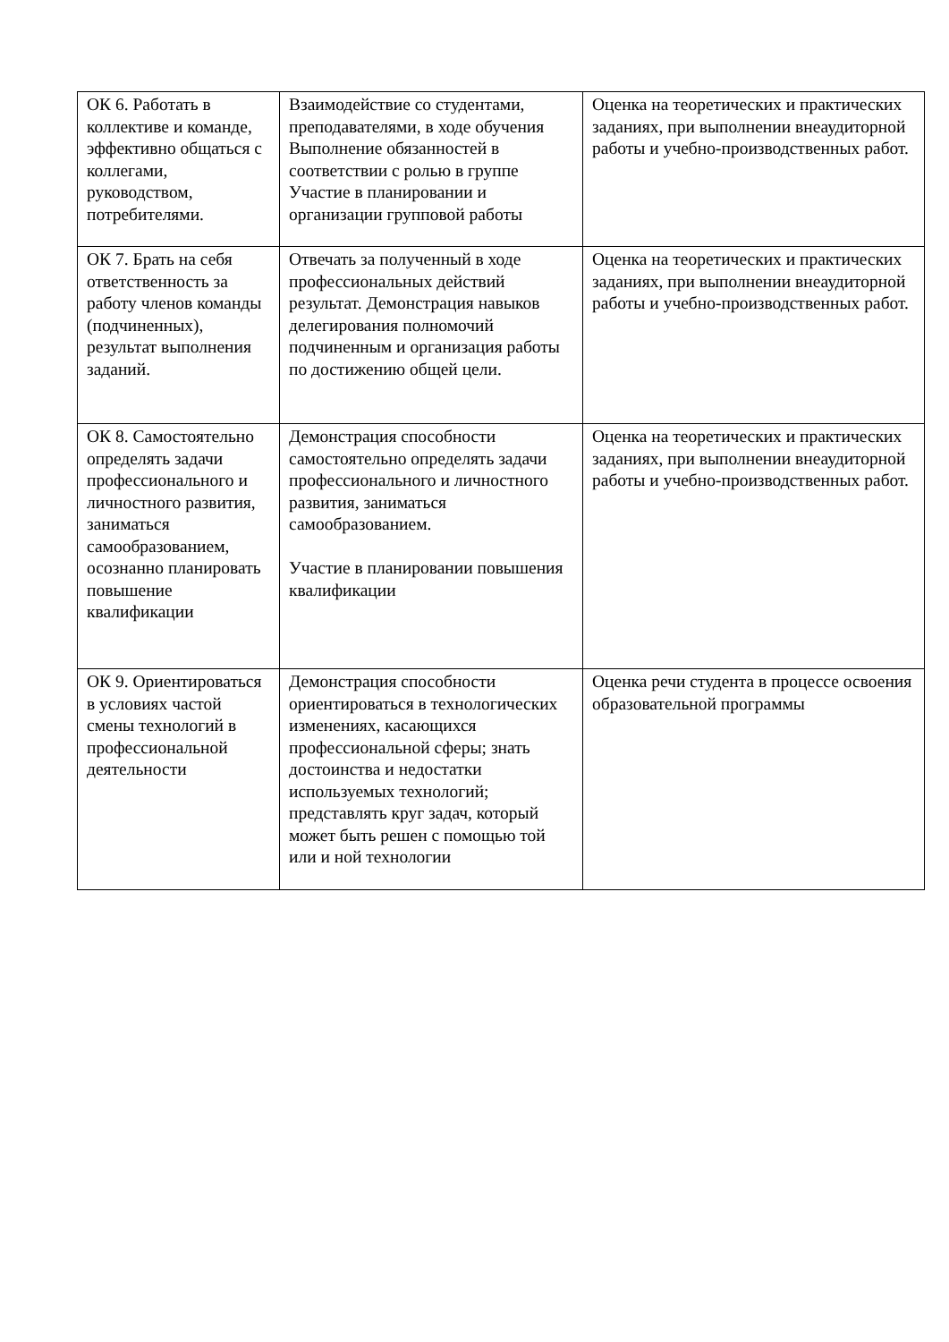| ОК 6. Работать в коллективе и команде, эффективно общаться с коллегами, руководством, потребителями. | Взаимодействие со студентами, преподавателями, в ходе обучения Выполнение обязанностей в соответствии с ролью в группе Участие в планировании и организации групповой работы | Оценка на теоретических и практических заданиях, при выполнении внеаудиторной работы и учебно-производственных работ. |
| ОК 7. Брать на себя ответственность за работу членов команды (подчиненных), результат выполнения заданий. | Отвечать за полученный в ходе профессиональных действий результат. Демонстрация навыков делегирования полномочий подчиненным и организация работы по достижению общей цели. | Оценка на теоретических и практических заданиях, при выполнении внеаудиторной работы и учебно-производственных работ. |
| ОК 8. Самостоятельно определять задачи профессионального и личностного развития, заниматься самообразованием, осознанно планировать повышение квалификации | Демонстрация способности самостоятельно определять задачи профессионального и личностного развития, заниматься самообразованием. Участие в планировании повышения квалификации | Оценка на теоретических и практических заданиях, при выполнении внеаудиторной работы и учебно-производственных работ. |
| ОК 9. Ориентироваться в условиях частой смены технологий в профессиональной деятельности | Демонстрация способности ориентироваться в технологических изменениях, касающихся профессиональной сферы; знать достоинства и недостатки используемых технологий; представлять круг задач, который может быть решен с помощью той или и ной технологии | Оценка речи студента в процессе освоения образовательной программы |